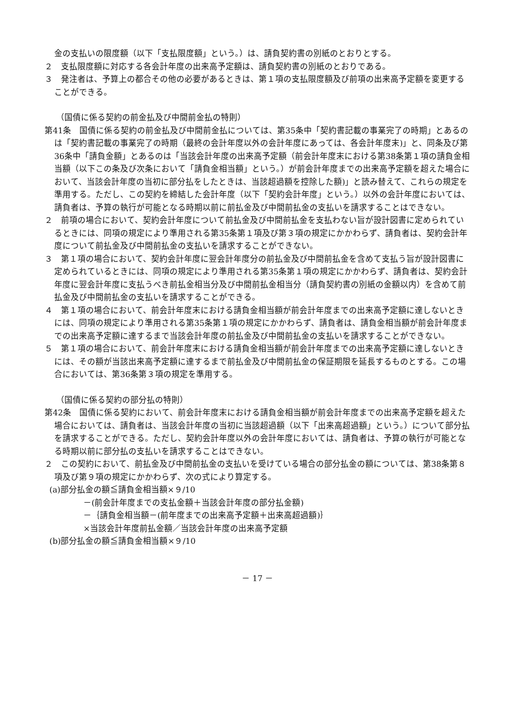金の支払いの限度額（以下「支払限度額」という。）は、請負契約書の別紙のとおりとする。
２　支払限度額に対応する各会計年度の出来高予定額は、請負契約書の別紙のとおりである。
３　発注者は、予算上の都合その他の必要があるときは、第１項の支払限度額及び前項の出来高予定額を変更することができる。
（国債に係る契約の前金払及び中間前金払の特則）
第41条　国債に係る契約の前金払及び中間前金払については、第35条中「契約書記載の事業完了の時期」とあるのは「契約書記載の事業完了の時期（最終の会計年度以外の会計年度にあっては、各会計年度末)」と、同条及び第36条中「請負金額」とあるのは「当該会計年度の出来高予定額（前会計年度末における第38条第１項の請負金相当額（以下この条及び次条において「請負金相当額」という。）が前会計年度までの出来高予定額を超えた場合において、当該会計年度の当初に部分払をしたときは、当該超過額を控除した額)」と読み替えて、これらの規定を準用する。ただし、この契約を締結した会計年度（以下「契約会計年度」という。）以外の会計年度においては、請負者は、予算の執行が可能となる時期以前に前払金及び中間前払金の支払いを請求することはできない。
２　前項の場合において、契約会計年度について前払金及び中間前払金を支払わない旨が設計図書に定められているときには、同項の規定により準用される第35条第１項及び第３項の規定にかかわらず、請負者は、契約会計年度について前払金及び中間前払金の支払いを請求することができない。
３　第１項の場合において、契約会計年度に翌会計年度分の前払金及び中間前払金を含めて支払う旨が設計図書に定められているときには、同項の規定により準用される第35条第１項の規定にかかわらず、請負者は、契約会計年度に翌会計年度に支払うべき前払金相当分及び中間前払金相当分（請負契約書の別紙の金額以内）を含めて前払金及び中間前払金の支払いを請求することができる。
４　第１項の場合において、前会計年度末における請負金相当額が前会計年度までの出来高予定額に達しないときには、同項の規定により準用される第35条第１項の規定にかかわらず、請負者は、請負金相当額が前会計年度までの出来高予定額に達するまで当該会計年度の前払金及び中間前払金の支払いを請求することができない。
５　第１項の場合において、前会計年度末における請負金相当額が前会計年度までの出来高予定額に達しないときには、その額が当該出来高予定額に達するまで前払金及び中間前払金の保証期限を延長するものとする。この場合においては、第36条第３項の規定を準用する。
（国債に係る契約の部分払の特則）
第42条　国債に係る契約において、前会計年度末における請負金相当額が前会計年度までの出来高予定額を超えた場合においては、請負者は、当該会計年度の当初に当該超過額（以下「出来高超過額」という。）について部分払を請求することができる。ただし、契約会計年度以外の会計年度においては、請負者は、予算の執行が可能となる時期以前に部分払の支払いを請求することはできない。
２　この契約において、前払金及び中間前払金の支払いを受けている場合の部分払金の額については、第38条第８項及び第９項の規定にかかわらず、次の式により算定する。
(a)部分払金の額≦請負金相当額×９/10
－(前会計年度までの支払金額＋当該会計年度の部分払金額)
－｛請負金相当額－(前年度までの出来高予定額＋出来高超過額)｝
×当該会計年度前払金額／当該会計年度の出来高予定額
(b)部分払金の額≦請負金相当額×９/10
－ 17 －